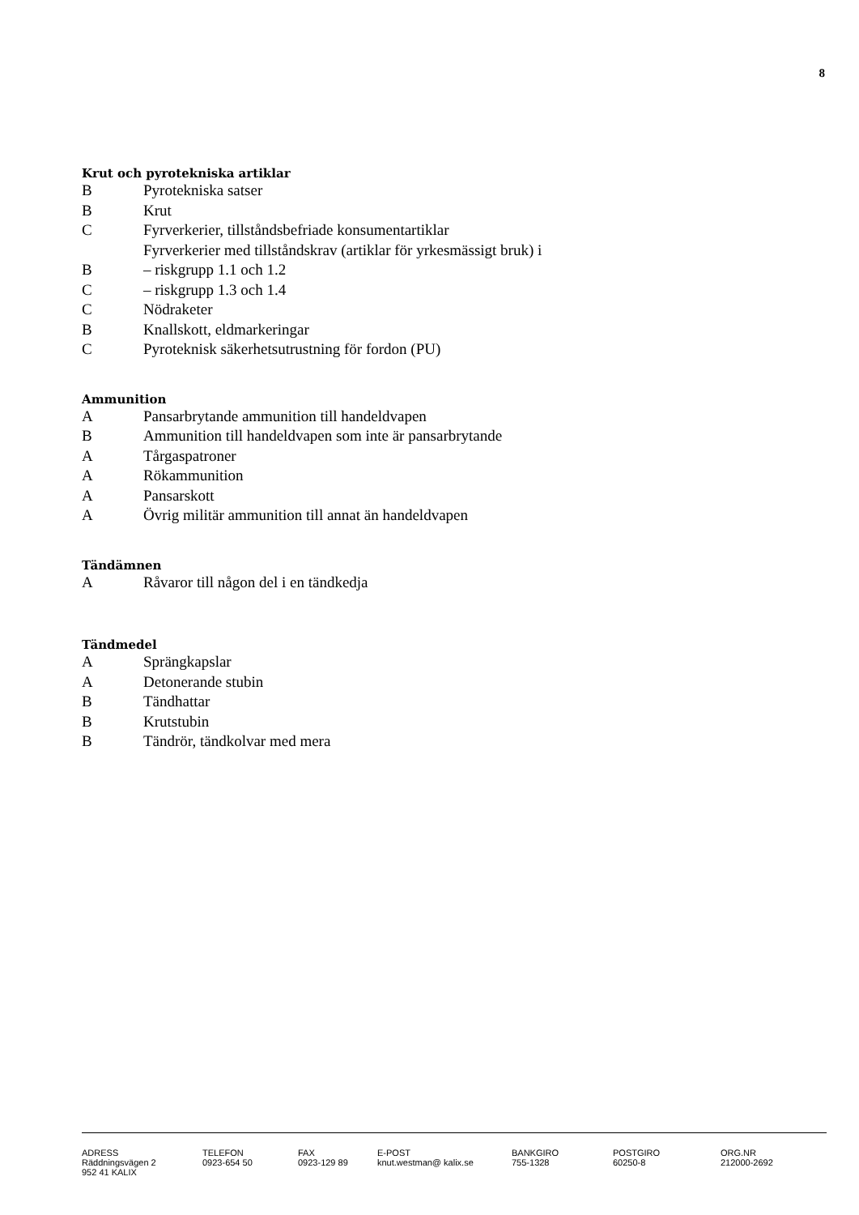8
Krut och pyrotekniska artiklar
B Pyrotekniska satser
B Krut
C Fyrverkerier, tillståndsbefriade konsumentartiklar
Fyrverkerier med tillståndskrav (artiklar för yrkesmässigt bruk) i
B – riskgrupp 1.1 och 1.2
C – riskgrupp 1.3 och 1.4
C Nödraketer
B Knallskott, eldmarkeringar
C Pyroteknisk säkerhetsutrustning för fordon (PU)
Ammunition
A Pansarbrytande ammunition till handeldvapen
B Ammunition till handeldvapen som inte är pansarbrytande
A Tårgaspatroner
A Rökammunition
A Pansarskott
A Övrig militär ammunition till annat än handeldvapen
Tändämnen
A Råvaror till någon del i en tändkedja
Tändmedel
A Sprängkapslar
A Detonerande stubin
B Tändhattar
B Krutstubin
B Tändrör, tändkolvar med mera
| ADRESS Räddningsvägen 2 952 41 KALIX | TELEFON 0923-654 50 | FAX 0923-129 89 | E-POST knut.westman@ kalix.se | BANKGIRO 755-1328 | POSTGIRO 60250-8 | ORG.NR 212000-2692 |